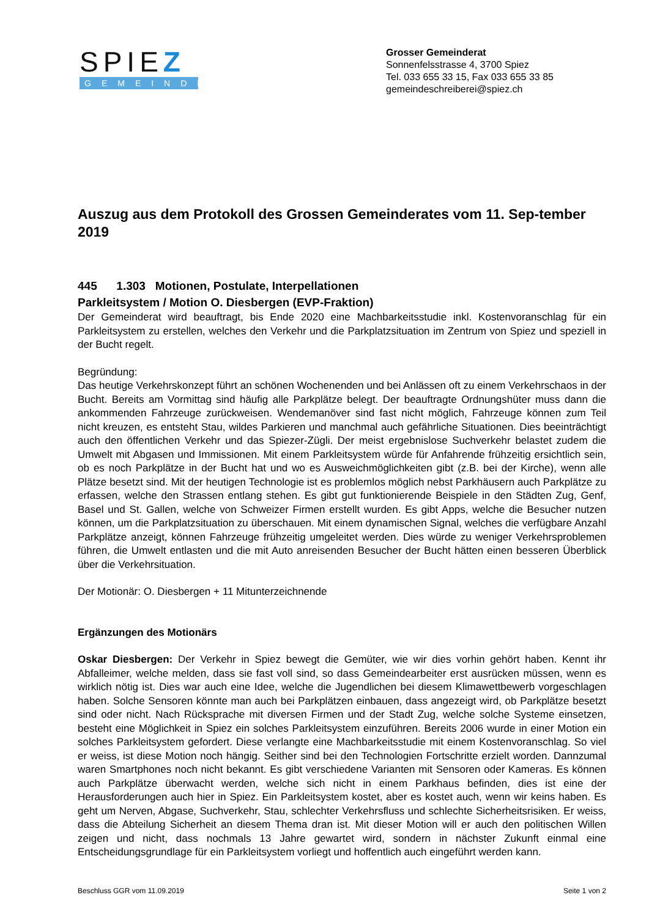SPIEZ
GEMEINDE
Grosser Gemeinderat
Sonnenfelsstrasse 4, 3700 Spiez
Tel. 033 655 33 15, Fax 033 655 33 85
gemeindeschreiberei@spiez.ch
Auszug aus dem Protokoll des Grossen Gemeinderates vom 11. Sep-tember 2019
445 1.303 Motionen, Postulate, Interpellationen
Parkleitsystem / Motion O. Diesbergen (EVP-Fraktion)
Der Gemeinderat wird beauftragt, bis Ende 2020 eine Machbarkeitsstudie inkl. Kostenvoranschlag für ein Parkleitsystem zu erstellen, welches den Verkehr und die Parkplatzsituation im Zentrum von Spiez und speziell in der Bucht regelt.
Begründung:
Das heutige Verkehrskonzept führt an schönen Wochenenden und bei Anlässen oft zu einem Verkehrschaos in der Bucht. Bereits am Vormittag sind häufig alle Parkplätze belegt. Der beauftragte Ordnungshüter muss dann die ankommenden Fahrzeuge zurückweisen. Wendemanöver sind fast nicht möglich, Fahrzeuge können zum Teil nicht kreuzen, es entsteht Stau, wildes Parkieren und manchmal auch gefährliche Situationen. Dies beeinträchtigt auch den öffentlichen Verkehr und das Spiezer-Zügli. Der meist ergebnislose Suchverkehr belastet zudem die Umwelt mit Abgasen und Immissionen. Mit einem Parkleitsystem würde für Anfahrende frühzeitig ersichtlich sein, ob es noch Parkplätze in der Bucht hat und wo es Ausweichmöglichkeiten gibt (z.B. bei der Kirche), wenn alle Plätze besetzt sind. Mit der heutigen Technologie ist es problemlos möglich nebst Parkhäusern auch Parkplätze zu erfassen, welche den Strassen entlang stehen. Es gibt gut funktionierende Beispiele in den Städten Zug, Genf, Basel und St. Gallen, welche von Schweizer Firmen erstellt wurden. Es gibt Apps, welche die Besucher nutzen können, um die Parkplatzsituation zu überschauen. Mit einem dynamischen Signal, welches die verfügbare Anzahl Parkplätze anzeigt, können Fahrzeuge frühzeitig umgeleitet werden. Dies würde zu weniger Verkehrsproblemen führen, die Umwelt entlasten und die mit Auto anreisenden Besucher der Bucht hätten einen besseren Überblick über die Verkehrsituation.
Der Motionär: O. Diesbergen + 11 Mitunterzeichnende
Ergänzungen des Motionärs
Oskar Diesbergen: Der Verkehr in Spiez bewegt die Gemüter, wie wir dies vorhin gehört haben. Kennt ihr Abfalleimer, welche melden, dass sie fast voll sind, so dass Gemeindearbeiter erst ausrücken müssen, wenn es wirklich nötig ist. Dies war auch eine Idee, welche die Jugendlichen bei diesem Klimawettbewerb vorgeschlagen haben. Solche Sensoren könnte man auch bei Parkplätzen einbauen, dass angezeigt wird, ob Parkplätze besetzt sind oder nicht. Nach Rücksprache mit diversen Firmen und der Stadt Zug, welche solche Systeme einsetzen, besteht eine Möglichkeit in Spiez ein solches Parkleitsystem einzuführen. Bereits 2006 wurde in einer Motion ein solches Parkleitsystem gefordert. Diese verlangte eine Machbarkeitsstudie mit einem Kostenvoranschlag. So viel er weiss, ist diese Motion noch hängig. Seither sind bei den Technologien Fortschritte erzielt worden. Dannzumal waren Smartphones noch nicht bekannt. Es gibt verschiedene Varianten mit Sensoren oder Kameras. Es können auch Parkplätze überwacht werden, welche sich nicht in einem Parkhaus befinden, dies ist eine der Herausforderungen auch hier in Spiez. Ein Parkleitsystem kostet, aber es kostet auch, wenn wir keins haben. Es geht um Nerven, Abgase, Suchverkehr, Stau, schlechter Verkehrsfluss und schlechte Sicherheitsrisiken. Er weiss, dass die Abteilung Sicherheit an diesem Thema dran ist. Mit dieser Motion will er auch den politischen Willen zeigen und nicht, dass nochmals 13 Jahre gewartet wird, sondern in nächster Zukunft einmal eine Entscheidungsgrundlage für ein Parkleitsystem vorliegt und hoffentlich auch eingeführt werden kann.
Beschluss GGR vom 11.09.2019 Seite 1 von 2